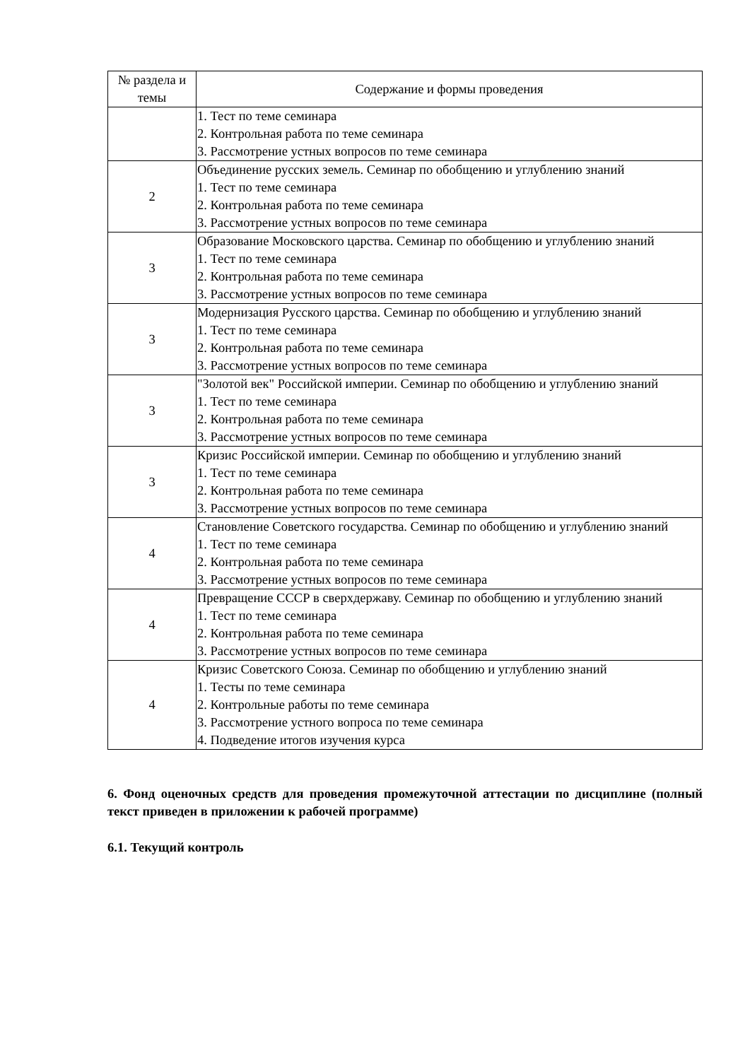| № раздела и темы | Содержание и формы проведения |
| --- | --- |
| | 1. Тест по теме семинара 2. Контрольная работа по теме семинара 3. Рассмотрение устных вопросов по теме семинара |
| 2 | Объединение русских земель. Семинар по обобщению и углублению знаний 1. Тест по теме семинара 2. Контрольная работа по теме семинара 3. Рассмотрение устных вопросов по теме семинара |
| 3 | Образование Московского царства. Семинар по обобщению и углублению знаний 1. Тест по теме семинара 2. Контрольная работа по теме семинара 3. Рассмотрение устных вопросов по теме семинара |
| 3 | Модернизация Русского царства. Семинар по обобщению и углублению знаний 1. Тест по теме семинара 2. Контрольная работа по теме семинара 3. Рассмотрение устных вопросов по теме семинара |
| 3 | "Золотой век" Российской империи. Семинар по обобщению и углублению знаний 1. Тест по теме семинара 2. Контрольная работа по теме семинара 3. Рассмотрение устных вопросов по теме семинара |
| 3 | Кризис Российской империи. Семинар по обобщению и углублению знаний 1. Тест по теме семинара 2. Контрольная работа по теме семинара 3. Рассмотрение устных вопросов по теме семинара |
| 4 | Становление Советского государства. Семинар по обобщению и углублению знаний 1. Тест по теме семинара 2. Контрольная работа по теме семинара 3. Рассмотрение устных вопросов по теме семинара |
| 4 | Превращение СССР в сверхдержаву. Семинар по обобщению и углублению знаний 1. Тест по теме семинара 2. Контрольная работа по теме семинара 3. Рассмотрение устных вопросов по теме семинара |
| 4 | Кризис Советского Союза. Семинар по обобщению и углублению знаний 1. Тесты по теме семинара 2. Контрольные работы по теме семинара 3. Рассмотрение устного вопроса по теме семинара 4. Подведение итогов изучения курса |
6. Фонд оценочных средств для проведения промежуточной аттестации по дисциплине (полный текст приведен в приложении к рабочей программе)
6.1. Текущий контроль